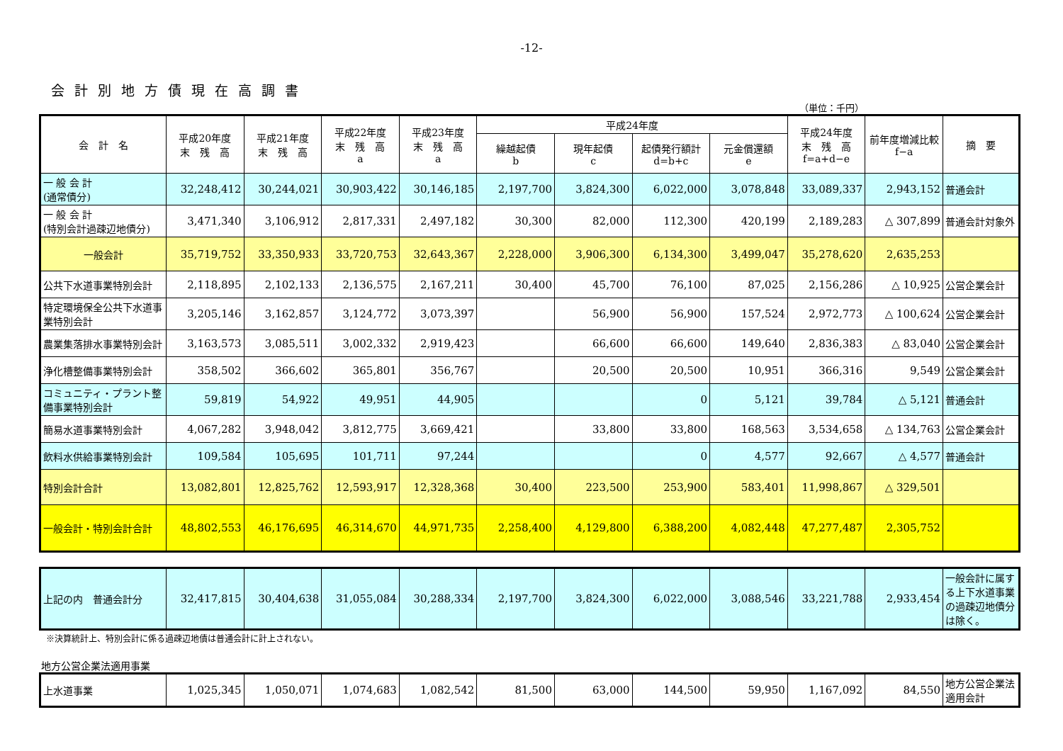-12-
会計別地方債現在高調書
（単位：千円）
| 会 計 名 | 平成20年度 末 残 高 | 平成21年度 末 残 高 | 平成22年度 末 残 高 a | 平成23年度 末 残 高 a | 平成24年度 | | | | 平成24年度 末 残 高 f=a+d−e | 前年度増減比較 f−a | 摘 要 |
| --- | --- | --- | --- | --- | --- | --- | --- | --- | --- | --- | --- |
| | | | | | 繰越起債 b | 現年起債 c | 起債発行額計 d=b+c | 元金償還額 e | | | |
| 一 般 会 計 (通常債分) | 32,248,412 | 30,244,021 | 30,903,422 | 30,146,185 | 2,197,700 | 3,824,300 | 6,022,000 | 3,078,848 | 33,089,337 | 2,943,152 | 普通会計 |
| 一 般 会 計 (特別会計過疎辺地債分) | 3,471,340 | 3,106,912 | 2,817,331 | 2,497,182 | 30,300 | 82,000 | 112,300 | 420,199 | 2,189,283 | △ 307,899 | 普通会計対象外 |
| 一般会計 | 35,719,752 | 33,350,933 | 33,720,753 | 32,643,367 | 2,228,000 | 3,906,300 | 6,134,300 | 3,499,047 | 35,278,620 | 2,635,253 | |
| 公共下水道事業特別会計 | 2,118,895 | 2,102,133 | 2,136,575 | 2,167,211 | 30,400 | 45,700 | 76,100 | 87,025 | 2,156,286 | △ 10,925 | 公営企業会計 |
| 特定環境保全公共下水道事業特別会計 | 3,205,146 | 3,162,857 | 3,124,772 | 3,073,397 | | 56,900 | 56,900 | 157,524 | 2,972,773 | △ 100,624 | 公営企業会計 |
| 農業集落排水事業特別会計 | 3,163,573 | 3,085,511 | 3,002,332 | 2,919,423 | | 66,600 | 66,600 | 149,640 | 2,836,383 | △ 83,040 | 公営企業会計 |
| 浄化槽整備事業特別会計 | 358,502 | 366,602 | 365,801 | 356,767 | | 20,500 | 20,500 | 10,951 | 366,316 | 9,549 | 公営企業会計 |
| コミュニティ・プラント整備事業特別会計 | 59,819 | 54,922 | 49,951 | 44,905 | | | 0 | 5,121 | 39,784 | △ 5,121 | 普通会計 |
| 簡易水道事業特別会計 | 4,067,282 | 3,948,042 | 3,812,775 | 3,669,421 | | 33,800 | 33,800 | 168,563 | 3,534,658 | △ 134,763 | 公営企業会計 |
| 飲料水供給事業特別会計 | 109,584 | 105,695 | 101,711 | 97,244 | | | 0 | 4,577 | 92,667 | △ 4,577 | 普通会計 |
| 特別会計合計 | 13,082,801 | 12,825,762 | 12,593,917 | 12,328,368 | 30,400 | 223,500 | 253,900 | 583,401 | 11,998,867 | △ 329,501 | |
| 一般会計・特別会計合計 | 48,802,553 | 46,176,695 | 46,314,670 | 44,971,735 | 2,258,400 | 4,129,800 | 6,388,200 | 4,082,448 | 47,277,487 | 2,305,752 | |
| 上記の内 普通会計分 | 32,417,815 | 30,404,638 | 31,055,084 | 30,288,334 | 2,197,700 | 3,824,300 | 6,022,000 | 3,088,546 | 33,221,788 | 2,933,454 | 一般会計に属する上下水道事業の過疎辺地債分は除く。 |
※決算統計上、特別会計に係る過疎辺地債は普通会計に計上されない。
地方公営企業法適用事業
| 上水道事業 | 1,025,345 | 1,050,071 | 1,074,683 | 1,082,542 | 81,500 | 63,000 | 144,500 | 59,950 | 1,167,092 | 84,550 | 地方公営企業法適用会計 |